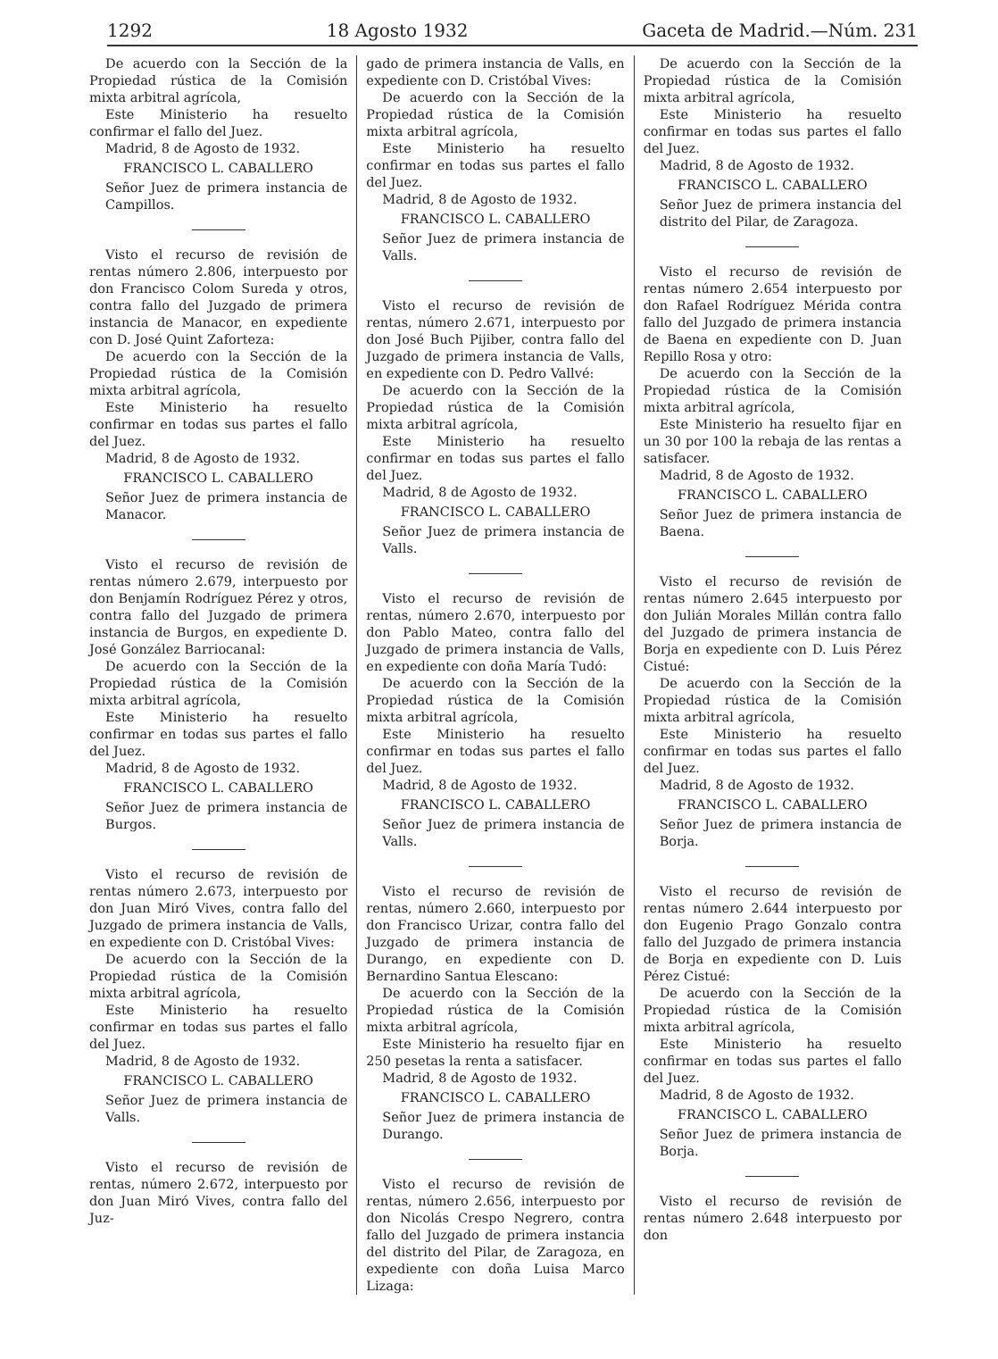1292 18 Agosto 1932 Gaceta de Madrid.—Núm. 231
De acuerdo con la Sección de la Propiedad rústica de la Comisión mixta arbitral agrícola,
Este Ministerio ha resuelto confirmar el fallo del Juez.
Madrid, 8 de Agosto de 1932.
FRANCISCO L. CABALLERO
Señor Juez de primera instancia de Campillos.
Visto el recurso de revisión de rentas número 2.806, interpuesto por don Francisco Colom Sureda y otros, contra fallo del Juzgado de primera instancia de Manacor, en expediente con D. José Quint Zaforteza:
De acuerdo con la Sección de la Propiedad rústica de la Comisión mixta arbitral agrícola,
Este Ministerio ha resuelto confirmar en todas sus partes el fallo del Juez.
Madrid, 8 de Agosto de 1932.
FRANCISCO L. CABALLERO
Señor Juez de primera instancia de Manacor.
Visto el recurso de revisión de rentas número 2.679, interpuesto por don Benjamín Rodríguez Pérez y otros, contra fallo del Juzgado de primera instancia de Burgos, en expediente D. José González Barriocanal:
De acuerdo con la Sección de la Propiedad rústica de la Comisión mixta arbitral agrícola,
Este Ministerio ha resuelto confirmar en todas sus partes el fallo del Juez.
Madrid, 8 de Agosto de 1932.
FRANCISCO L. CABALLERO
Señor Juez de primera instancia de Burgos.
Visto el recurso de revisión de rentas número 2.673, interpuesto por don Juan Miró Vives, contra fallo del Juzgado de primera instancia de Valls, en expediente con D. Cristóbal Vives:
De acuerdo con la Sección de la Propiedad rústica de la Comisión mixta arbitral agrícola,
Este Ministerio ha resuelto confirmar en todas sus partes el fallo del Juez.
Madrid, 8 de Agosto de 1932.
FRANCISCO L. CABALLERO
Señor Juez de primera instancia de Valls.
Visto el recurso de revisión de rentas, número 2.672, interpuesto por don Juan Miró Vives, contra fallo del Juz-
gado de primera instancia de Valls, en expediente con D. Cristóbal Vives:
De acuerdo con la Sección de la Propiedad rústica de la Comisión mixta arbitral agrícola,
Este Ministerio ha resuelto confirmar en todas sus partes el fallo del Juez.
Madrid, 8 de Agosto de 1932.
FRANCISCO L. CABALLERO
Señor Juez de primera instancia de Valls.
Visto el recurso de revisión de rentas, número 2.671, interpuesto por don José Buch Pijiber, contra fallo del Juzgado de primera instancia de Valls, en expediente con D. Pedro Vallvé:
De acuerdo con la Sección de la Propiedad rústica de la Comisión mixta arbitral agrícola,
Este Ministerio ha resuelto confirmar en todas sus partes el fallo del Juez.
Madrid, 8 de Agosto de 1932.
FRANCISCO L. CABALLERO
Señor Juez de primera instancia de Valls.
Visto el recurso de revisión de rentas, número 2.670, interpuesto por don Pablo Mateo, contra fallo del Juzgado de primera instancia de Valls, en expediente con doña María Tudó:
De acuerdo con la Sección de la Propiedad rústica de la Comisión mixta arbitral agrícola,
Este Ministerio ha resuelto confirmar en todas sus partes el fallo del Juez.
Madrid, 8 de Agosto de 1932.
FRANCISCO L. CABALLERO
Señor Juez de primera instancia de Valls.
Visto el recurso de revisión de rentas, número 2.660, interpuesto por don Francisco Urizar, contra fallo del Juzgado de primera instancia de Durango, en expediente con D. Bernardino Santua Elescano:
De acuerdo con la Sección de la Propiedad rústica de la Comisión mixta arbitral agrícola,
Este Ministerio ha resuelto fijar en 250 pesetas la renta a satisfacer.
Madrid, 8 de Agosto de 1932.
FRANCISCO L. CABALLERO
Señor Juez de primera instancia de Durango.
Visto el recurso de revisión de rentas, número 2.656, interpuesto por don Nicolás Crespo Negrero, contra fallo del Juzgado de primera instancia del distrito del Pilar, de Zaragoza, en expediente con doña Luisa Marco Lizaga:
De acuerdo con la Sección de la Propiedad rústica de la Comisión mixta arbitral agrícola,
Este Ministerio ha resuelto confirmar en todas sus partes el fallo del Juez.
Madrid, 8 de Agosto de 1932.
FRANCISCO L. CABALLERO
Señor Juez de primera instancia del distrito del Pilar, de Zaragoza.
Visto el recurso de revisión de rentas número 2.654 interpuesto por don Rafael Rodríguez Mérida contra fallo del Juzgado de primera instancia de Baena en expediente con D. Juan Repillo Rosa y otro:
De acuerdo con la Sección de la Propiedad rústica de la Comisión mixta arbitral agrícola,
Este Ministerio ha resuelto fijar en un 30 por 100 la rebaja de las rentas a satisfacer.
Madrid, 8 de Agosto de 1932.
FRANCISCO L. CABALLERO
Señor Juez de primera instancia de Baena.
Visto el recurso de revisión de rentas número 2.645 interpuesto por don Julián Morales Millán contra fallo del Juzgado de primera instancia de Borja en expediente con D. Luis Pérez Cistué:
De acuerdo con la Sección de la Propiedad rústica de la Comisión mixta arbitral agrícola,
Este Ministerio ha resuelto confirmar en todas sus partes el fallo del Juez.
Madrid, 8 de Agosto de 1932.
FRANCISCO L. CABALLERO
Señor Juez de primera instancia de Borja.
Visto el recurso de revisión de rentas número 2.644 interpuesto por don Eugenio Prago Gonzalo contra fallo del Juzgado de primera instancia de Borja en expediente con D. Luis Pérez Cistué:
De acuerdo con la Sección de la Propiedad rústica de la Comisión mixta arbitral agrícola,
Este Ministerio ha resuelto confirmar en todas sus partes el fallo del Juez.
Madrid, 8 de Agosto de 1932.
FRANCISCO L. CABALLERO
Señor Juez de primera instancia de Borja.
Visto el recurso de revisión de rentas número 2.648 interpuesto por don